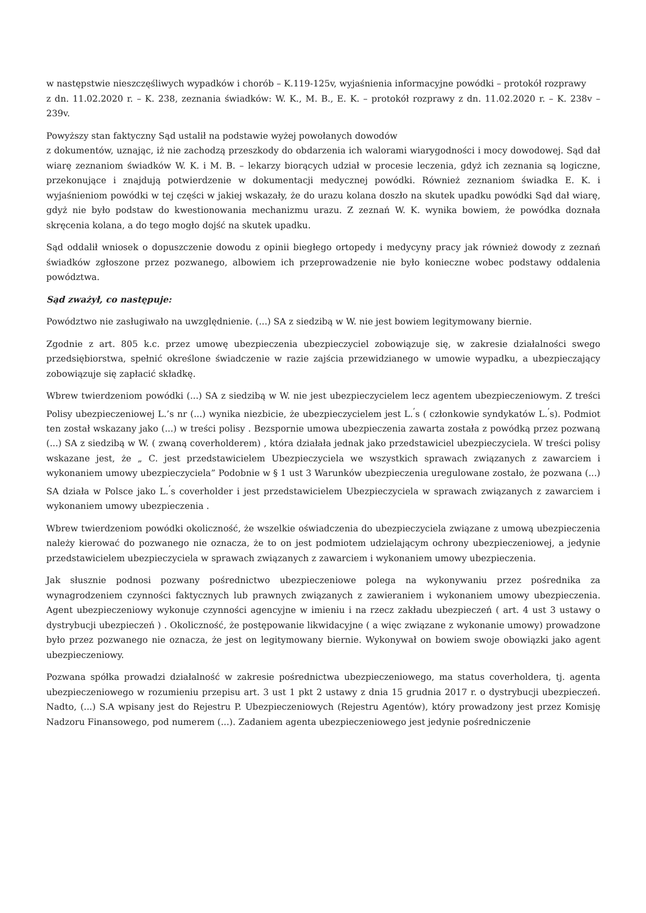w następstwie nieszczęśliwych wypadków i chorób – K.119-125v, wyjaśnienia informacyjne powódki – protokół rozprawy
z dn. 11.02.2020 r. – K. 238, zeznania świadków: W. K., M. B., E. K. – protokół rozprawy z dn. 11.02.2020 r. – K. 238v – 239v.
Powyższy stan faktyczny Sąd ustalił na podstawie wyżej powołanych dowodów
z dokumentów, uznając, iż nie zachodzą przeszkody do obdarzenia ich walorami wiarygodności i mocy dowodowej. Sąd dał wiarę zeznaniom świadków W. K. i M. B. – lekarzy biorących udział w procesie leczenia, gdyż ich zeznania są logiczne, przekonujące i znajdują potwierdzenie w dokumentacji medycznej powódki. Również zeznaniom świadka E. K. i wyjaśnieniom powódki w tej części w jakiej wskazały, że do urazu kolana doszło na skutek upadku powódki Sąd dał wiarę, gdyż nie było podstaw do kwestionowania mechanizmu urazu. Z zeznań W. K. wynika bowiem, że powódka doznała skręcenia kolana, a do tego mogło dojść na skutek upadku.
Sąd oddalił wniosek o dopuszczenie dowodu z opinii biegłego ortopedy i medycyny pracy jak również dowody z zeznań świadków zgłoszone przez pozwanego, albowiem ich przeprowadzenie nie było konieczne wobec podstawy oddalenia powództwa.
Sąd zważył, co następuje:
Powództwo nie zasługiwało na uwzględnienie. (...) SA z siedzibą w W. nie jest bowiem legitymowany biernie.
Zgodnie z art. 805 k.c. przez umowę ubezpieczenia ubezpieczyciel zobowiązuje się, w zakresie działalności swego przedsiębiorstwa, spełnić określone świadczenie w razie zajścia przewidzianego w umowie wypadku, a ubezpieczający zobowiązuje się zapłacić składkę.
Wbrew twierdzeniom powódki (...) SA z siedzibą w W. nie jest ubezpieczycielem lecz agentem ubezpieczeniowym. Z treści Polisy ubezpieczeniowej L.’s nr (...) wynika niezbicie, że ubezpieczycielem jest L.<sup>’</sup>s ( członkowie syndykatów L.<sup>’</sup>s). Podmiot ten został wskazany jako (...) w treści polisy . Bezspornie umowa ubezpieczenia zawarta została z powódką przez pozwaną (...) SA z siedzibą w W. ( zwaną coverholderem) , która działała jednak jako przedstawiciel ubezpieczyciela. W treści polisy wskazane jest, że „ C. jest przedstawicielem Ubezpieczyciela we wszystkich sprawach związanych z zawarciem i wykonaniem umowy ubezpieczyciela” Podobnie w § 1 ust 3 Warunków ubezpieczenia uregulowane zostało, że pozwana (...) SA działa w Polsce jako L.<sup>’</sup>s coverholder i jest przedstawicielem Ubezpieczyciela w sprawach związanych z zawarciem i wykonaniem umowy ubezpieczenia .
Wbrew twierdzeniom powódki okoliczność, że wszelkie oświadczenia do ubezpieczyciela związane z umową ubezpieczenia należy kierować do pozwanego nie oznacza, że to on jest podmiotem udzielającym ochrony ubezpieczeniowej, a jedynie przedstawicielem ubezpieczyciela w sprawach związanych z zawarciem i wykonaniem umowy ubezpieczenia.
Jak słusznie podnosi pozwany pośrednictwo ubezpieczeniowe polega na wykonywaniu przez pośrednika za wynagrodzeniem czynności faktycznych lub prawnych związanych z zawieraniem i wykonaniem umowy ubezpieczenia. Agent ubezpieczeniowy wykonuje czynności agencyjne w imieniu i na rzecz zakładu ubezpieczeń ( art. 4 ust 3 ustawy o dystrybucji ubezpieczeń ) . Okoliczność, że postępowanie likwidacyjne ( a więc związane z wykonanie umowy) prowadzone było przez pozwanego nie oznacza, że jest on legitymowany biernie. Wykonywał on bowiem swoje obowiązki jako agent ubezpieczeniowy.
Pozwana spółka prowadzi działalność w zakresie pośrednictwa ubezpieczeniowego, ma status coverholdera, tj. agenta ubezpieczeniowego w rozumieniu przepisu art. 3 ust 1 pkt 2 ustawy z dnia 15 grudnia 2017 r. o dystrybucji ubezpieczeń. Nadto, (...) S.A wpisany jest do Rejestru P. Ubezpieczeniowych (Rejestru Agentów), który prowadzony jest przez Komisję Nadzoru Finansowego, pod numerem (...). Zadaniem agenta ubezpieczeniowego jest jedynie pośredniczenie